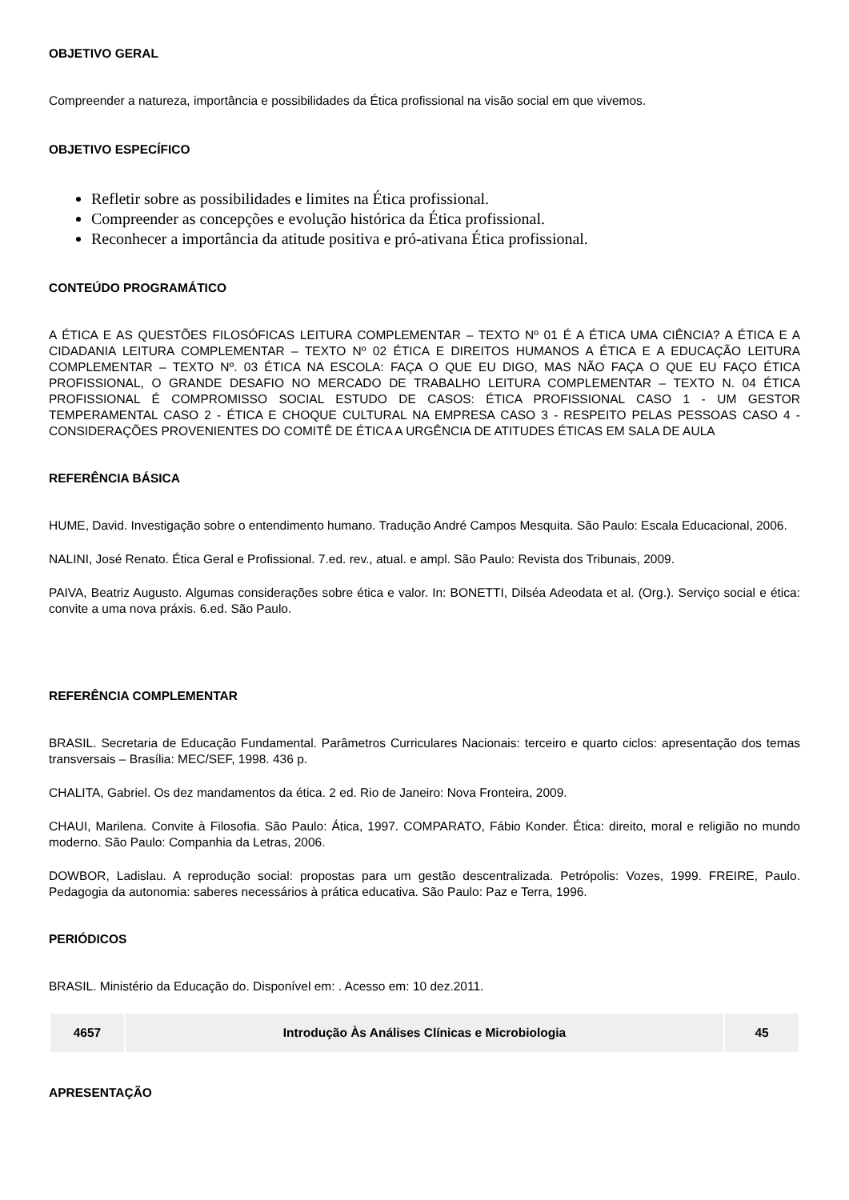OBJETIVO GERAL
Compreender a natureza, importância e possibilidades da Ética profissional na visão social em que vivemos.
OBJETIVO ESPECÍFICO
Refletir sobre as possibilidades e limites na Ética profissional.
Compreender as concepções e evolução histórica da Ética profissional.
Reconhecer a importância da atitude positiva e pró-ativana Ética profissional.
CONTEÚDO PROGRAMÁTICO
A ÉTICA E AS QUESTÕES FILOSÓFICAS LEITURA COMPLEMENTAR – TEXTO Nº 01 É A ÉTICA UMA CIÊNCIA? A ÉTICA E A CIDADANIA LEITURA COMPLEMENTAR – TEXTO Nº 02 ÉTICA E DIREITOS HUMANOS A ÉTICA E A EDUCAÇÃO LEITURA COMPLEMENTAR – TEXTO Nº. 03 ÉTICA NA ESCOLA: FAÇA O QUE EU DIGO, MAS NÃO FAÇA O QUE EU FAÇO ÉTICA PROFISSIONAL, O GRANDE DESAFIO NO MERCADO DE TRABALHO LEITURA COMPLEMENTAR – TEXTO N. 04 ÉTICA PROFISSIONAL É COMPROMISSO SOCIAL ESTUDO DE CASOS: ÉTICA PROFISSIONAL CASO 1 - UM GESTOR TEMPERAMENTAL CASO 2 - ÉTICA E CHOQUE CULTURAL NA EMPRESA CASO 3 - RESPEITO PELAS PESSOAS CASO 4 - CONSIDERAÇÕES PROVENIENTES DO COMITÊ DE ÉTICA A URGÊNCIA DE ATITUDES ÉTICAS EM SALA DE AULA
REFERÊNCIA BÁSICA
HUME, David. Investigação sobre o entendimento humano. Tradução André Campos Mesquita. São Paulo: Escala Educacional, 2006.
NALINI, José Renato. Ética Geral e Profissional. 7.ed. rev., atual. e ampl. São Paulo: Revista dos Tribunais, 2009.
PAIVA, Beatriz Augusto. Algumas considerações sobre ética e valor. In: BONETTI, Dilséa Adeodata et al. (Org.). Serviço social e ética: convite a uma nova práxis. 6.ed. São Paulo.
REFERÊNCIA COMPLEMENTAR
BRASIL. Secretaria de Educação Fundamental. Parâmetros Curriculares Nacionais: terceiro e quarto ciclos: apresentação dos temas transversais – Brasília: MEC/SEF, 1998. 436 p.
CHALITA, Gabriel. Os dez mandamentos da ética. 2 ed. Rio de Janeiro: Nova Fronteira, 2009.
CHAUI, Marilena. Convite à Filosofia. São Paulo: Ática, 1997. COMPARATO, Fábio Konder. Ética: direito, moral e religião no mundo moderno. São Paulo: Companhia da Letras, 2006.
DOWBOR, Ladislau. A reprodução social: propostas para um gestão descentralizada. Petrópolis: Vozes, 1999. FREIRE, Paulo. Pedagogia da autonomia: saberes necessários à prática educativa. São Paulo: Paz e Terra, 1996.
PERIÓDICOS
BRASIL. Ministério da Educação do. Disponível em: . Acesso em: 10 dez.2011.
| 4657 | Introdução Às Análises Clínicas e Microbiologia | 45 |
APRESENTAÇÃO